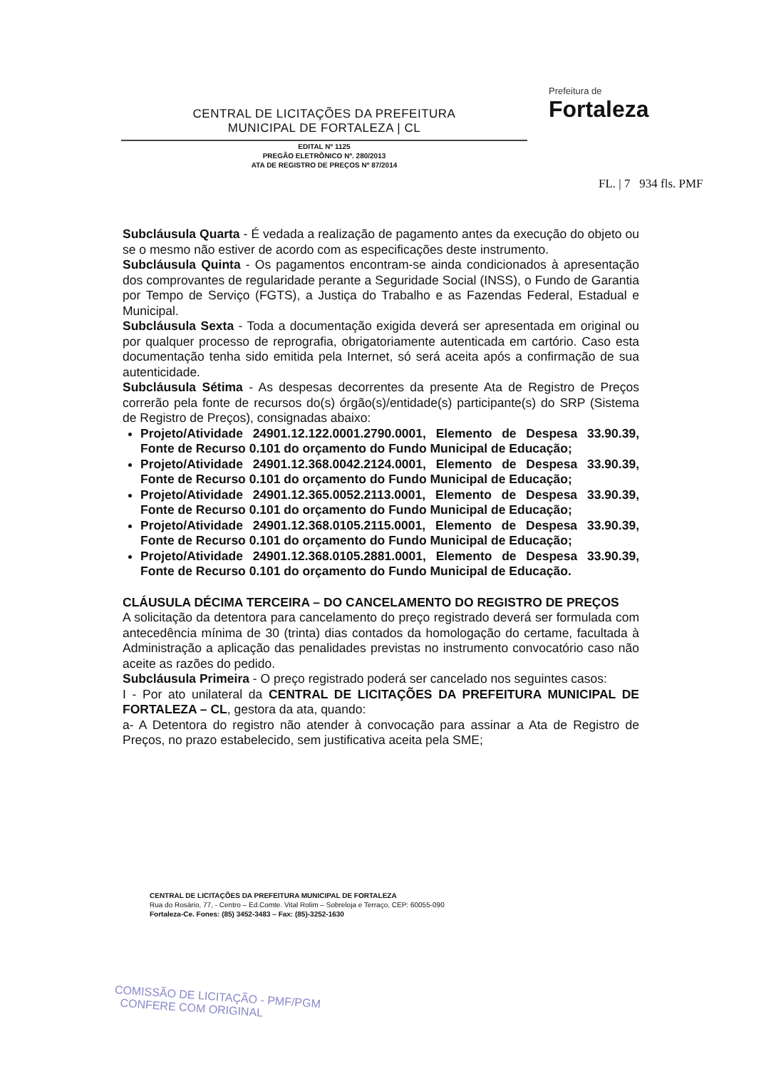CENTRAL DE LICITAÇÕES DA PREFEITURA
MUNICIPAL DE FORTALEZA | CL
EDITAL Nº 1125
PREGÃO ELETRÔNICO Nº. 280/2013
ATA DE REGISTRO DE PREÇOS Nº 87/2014
Prefeitura de
Fortaleza
FL. | 7 934 fls. PMF
Subcláusula Quarta - É vedada a realização de pagamento antes da execução do objeto ou se o mesmo não estiver de acordo com as especificações deste instrumento.
Subcláusula Quinta - Os pagamentos encontram-se ainda condicionados à apresentação dos comprovantes de regularidade perante a Seguridade Social (INSS), o Fundo de Garantia por Tempo de Serviço (FGTS), a Justiça do Trabalho e as Fazendas Federal, Estadual e Municipal.
Subcláusula Sexta - Toda a documentação exigida deverá ser apresentada em original ou por qualquer processo de reprografia, obrigatoriamente autenticada em cartório. Caso esta documentação tenha sido emitida pela Internet, só será aceita após a confirmação de sua autenticidade.
Subcláusula Sétima - As despesas decorrentes da presente Ata de Registro de Preços correrão pela fonte de recursos do(s) órgão(s)/entidade(s) participante(s) do SRP (Sistema de Registro de Preços), consignadas abaixo:
Projeto/Atividade 24901.12.122.0001.2790.0001, Elemento de Despesa 33.90.39, Fonte de Recurso 0.101 do orçamento do Fundo Municipal de Educação;
Projeto/Atividade 24901.12.368.0042.2124.0001, Elemento de Despesa 33.90.39, Fonte de Recurso 0.101 do orçamento do Fundo Municipal de Educação;
Projeto/Atividade 24901.12.365.0052.2113.0001, Elemento de Despesa 33.90.39, Fonte de Recurso 0.101 do orçamento do Fundo Municipal de Educação;
Projeto/Atividade 24901.12.368.0105.2115.0001, Elemento de Despesa 33.90.39, Fonte de Recurso 0.101 do orçamento do Fundo Municipal de Educação;
Projeto/Atividade 24901.12.368.0105.2881.0001, Elemento de Despesa 33.90.39, Fonte de Recurso 0.101 do orçamento do Fundo Municipal de Educação.
CLÁUSULA DÉCIMA TERCEIRA – DO CANCELAMENTO DO REGISTRO DE PREÇOS
A solicitação da detentora para cancelamento do preço registrado deverá ser formulada com antecedência mínima de 30 (trinta) dias contados da homologação do certame, facultada à Administração a aplicação das penalidades previstas no instrumento convocatório caso não aceite as razões do pedido.
Subcláusula Primeira - O preço registrado poderá ser cancelado nos seguintes casos:
I - Por ato unilateral da CENTRAL DE LICITAÇÕES DA PREFEITURA MUNICIPAL DE FORTALEZA – CL, gestora da ata, quando:
a- A Detentora do registro não atender à convocação para assinar a Ata de Registro de Preços, no prazo estabelecido, sem justificativa aceita pela SME;
CENTRAL DE LICITAÇÕES DA PREFEITURA MUNICIPAL DE FORTALEZA
Rua do Rosário, 77, - Centro – Ed.Comte. Vital Rolim – Sobreloja e Terraço, CEP: 60055-090
Fortaleza-Ce. Fones: (85) 3452-3483 – Fax: (85)-3252-1630
COMISSÃO DE LICITAÇÃO - PMF/PGM
CONFERE COM ORIGINAL